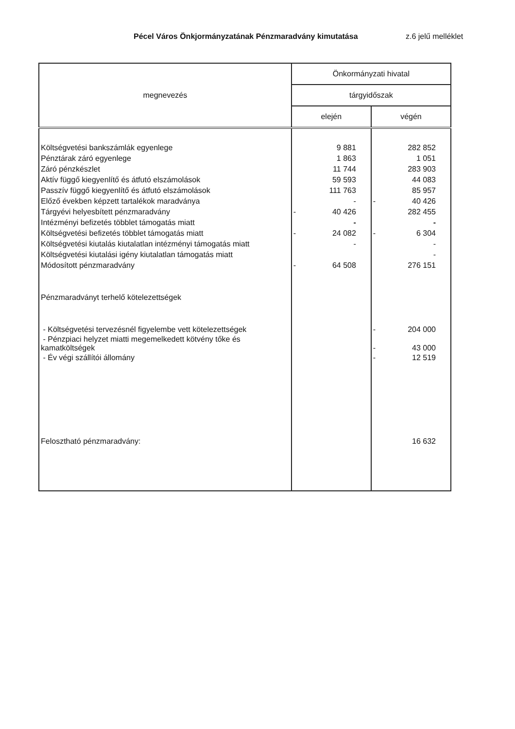Pécel Város Önkjormányzatának Pénzmaradvány kimutatása z.6 jelű melléklet
| megnevezés | Önkormányzati hivatal | |
| --- | --- | --- |
| | tárgyidőszak | |
| | elején | végén |
| Költségvetési bankszámlák egyenlege | 9 881 | 282 852 |
| Pénztárak záró egyenlege | 1 863 | 1 051 |
| Záró pénzkészlet | 11 744 | 283 903 |
| Aktív függő kiegyenlítő és átfutó elszámolások | 59 593 | 44 083 |
| Passzív függő kiegyenlítő és átfutó elszámolások | 111 763 | 85 957 |
| Előző években képzett tartalékok maradványa | - | - 40 426 |
| Tárgyévi helyesbített pénzmaradvány | - 40 426 | 282 455 |
| Intézményi befizetés többlet támogatás miatt | - | - |
| Költségvetési befizetés többlet támogatás miatt | - 24 082 | - 6 304 |
| Költségvetési kiutalás kiutalatlan intézményi támogatás miatt | - | - |
| Költségvetési kiutalási igény kiutalatlan támogatás miatt | | - |
| Módosított pénzmaradvány | - 64 508 | 276 151 |
| Pénzmaradványt terhelő kötelezettségek | | |
| - Költségvetési tervezésnél figyelembe vett kötelezettségek | | - 204 000 |
| - Pénzpiaci helyzet miatti megemelkedett kötvény tőke és kamatköltségek | | - 43 000 |
| - Év végi szállítói állomány | | - 12 519 |
| Felosztható pénzmaradvány: | | 16 632 |